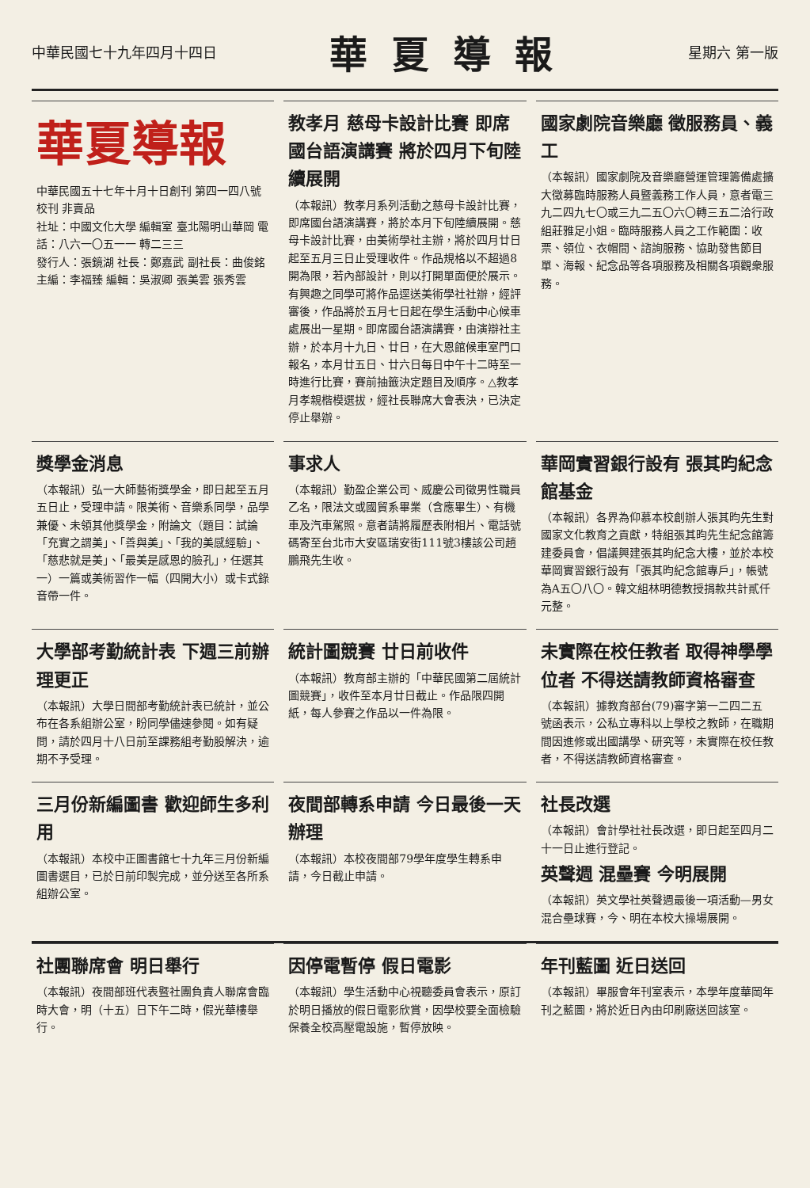中華民國七十九年四月十四日
華夏導報
星期六 第一版
華夏導報
中華民國五十七年十月十日創刊 第四一四八號 校刊 非賣品
社址：中國文化大學 編輯室 臺北陽明山華岡 電話：八六一〇五一一 轉二三三
發行人：張鏡湖 社長：鄭嘉武 副社長：曲俊銘 主編：李福臻 編輯：吳淑卿 張美雲 張秀雲
教孝月 慈母卡設計比賽 即席國台語演講賽 將於四月下旬陸續展開
（本報訊）教孝月系列活動之慈母卡設計比賽，即席國台語演講賽，將於本月下旬陸續展開。慈母卡設計比賽，由美術學社主辦，將於四月廿日起至五月三日止受理收件。作品規格以不超過8開為限，若內部設計，則以打開單面便於展示。有興趣之同學可將作品逕送美術學社社辦，經評審後，作品將於五月七日起在學生活動中心候車處展出一星期。即席國台語演講賽，由演辯社主辦，於本月十九日、廿日，在大恩館候車室門口報名，本月廿五日、廿六日每日中午十二時至一時進行比賽，賽前抽籤決定題目及順序。△教孝月孝親楷模選拔，經社長聯席大會表決，已決定停止舉辦。
國家劇院音樂廳 徵服務員、義工
（本報訊）國家劇院及音樂廳營運管理籌備處擴大徵募臨時服務人員暨義務工作人員，意者電三九二四九七〇或三九二五〇六〇轉三五二洽行政組莊雅足小姐。臨時服務人員之工作範圍：收票、領位、衣帽間、諮詢服務、協助發售節目單、海報、紀念品等各項服務及相關各項觀衆服務。
獎學金消息
（本報訊）弘一大師藝術獎學金，即日起至五月五日止，受理申請。限美術、音樂系同學，品學兼優、未領其他獎學金，附論文（題目：試論「充實之謂美」、「善與美」、「我的美感經驗」、「慈悲就是美」、「最美是感恩的臉孔」，任選其一）一篇或美術習作一幅（四開大小）或卡式錄音帶一件。
事求人
（本報訊）勤盈企業公司、威慶公司徵男性職員乙名，限法文或國貿系畢業（含應畢生）、有機車及汽車駕照。意者請將履歷表附相片、電話號碼寄至台北市大安區瑞安街111號3樓該公司趙鵬飛先生收。
華岡實習銀行設有 張其昀紀念館基金
（本報訊）各界為仰慕本校創辦人張其昀先生對國家文化教育之貢獻，特組張其昀先生紀念館籌建委員會，倡議興建張其昀紀念大樓，並於本校華岡實習銀行設有「張其昀紀念館專戶」，帳號為A五〇八〇。韓文組林明德教授捐款共計貳仟元整。
大學部考勤統計表 下週三前辦理更正
（本報訊）大學日間部考勤統計表已統計，並公布在各系組辦公室，盼同學儘速參閱。如有疑問，請於四月十八日前至課務組考勤股解決，逾期不予受理。
統計圖競賽 廿日前收件
（本報訊）教育部主辦的「中華民國第二屆統計圖競賽」，收件至本月廿日截止。作品限四開紙，每人參賽之作品以一件為限。
未實際在校任教者 取得神學學位者 不得送請教師資格審查
（本報訊）據教育部台(79)審字第一二四二五號函表示，公私立專科以上學校之教師，在職期間因進修或出國講學、研究等，未實際在校任教者，不得送請教師資格審查。
三月份新編圖書 歡迎師生多利用
（本報訊）本校中正圖書館七十九年三月份新編圖書選目，已於日前印製完成，並分送至各所系組辦公室。
夜間部轉系申請 今日最後一天辦理
（本報訊）本校夜間部79學年度學生轉系申請，今日截止申請。
社長改選
（本報訊）會計學社社長改選，即日起至四月二十一日止進行登記。
英聲週 混壘賽 今明展開
（本報訊）英文學社英聲週最後一項活動—男女混合壘球賽，今、明在本校大操場展開。
社團聯席會 明日舉行
（本報訊）夜間部班代表暨社團負責人聯席會臨時大會，明（十五）日下午二時，假光華樓舉行。
因停電暫停 假日電影
（本報訊）學生活動中心視聽委員會表示，原訂於明日播放的假日電影欣賞，因學校要全面檢驗保養全校高壓電設施，暫停放映。
年刊藍圖 近日送回
（本報訊）畢服會年刊室表示，本學年度華岡年刊之藍圖，將於近日內由印刷廠送回該室。